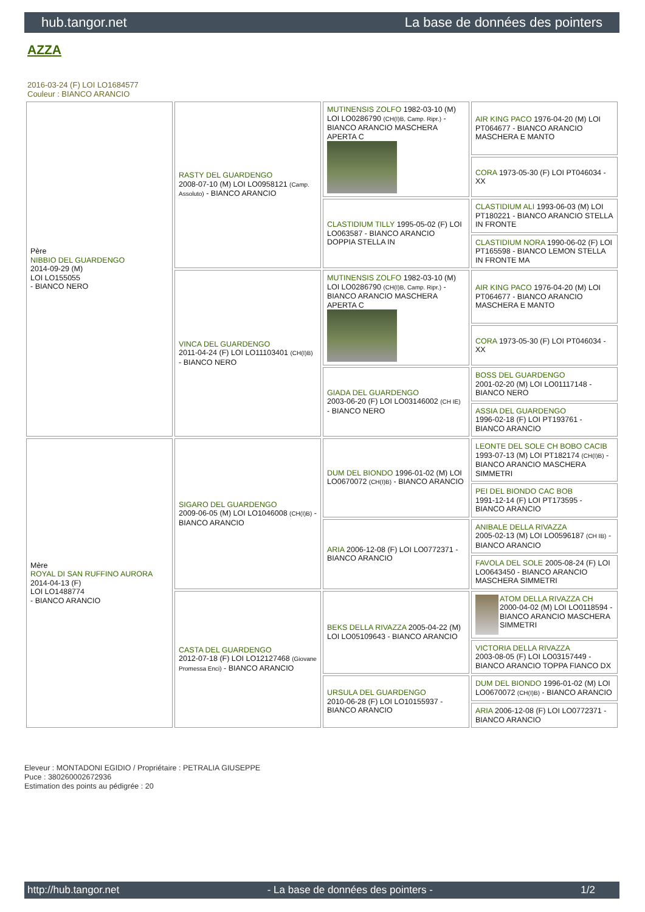hub.tangor.net La base de données des pointers
AZZA
2016-03-24 (F) LOI LO1684577
Couleur : BIANCO ARANCIO
| Père NIBBIO DEL GUARDENGO 2014-09-29 (M) LOI LO155055 - BIANCO NERO | RASTY DEL GUARDENGO 2008-07-10 (M) LOI LO0958121 (Camp. Assoluto) - BIANCO ARANCIO | MUTINENSIS ZOLFO 1982-03-10 (M) LOI LO0286790 (CH(I)B, Camp. Ripr.) - BIANCO ARANCIO MASCHERA APERTA C | AIR KING PACO 1976-04-20 (M) LOI PT064677 - BIANCO ARANCIO MASCHERA E MANTO |
| | | | CORA 1973-05-30 (F) LOI PT046034 - XX |
| | | CLASTIDIUM TILLY 1995-05-02 (F) LOI LO063587 - BIANCO ARANCIO DOPPIA STELLA IN | CLASTIDIUM ALI 1993-06-03 (M) LOI PT180221 - BIANCO ARANCIO STELLA IN FRONTE |
| | | | CLASTIDIUM NORA 1990-06-02 (F) LOI PT165598 - BIANCO LEMON STELLA IN FRONTE MA |
| | VINCA DEL GUARDENGO 2011-04-24 (F) LOI LO11103401 (CH(I)B) - BIANCO NERO | MUTINENSIS ZOLFO 1982-03-10 (M) LOI LO0286790 (CH(I)B, Camp. Ripr.) - BIANCO ARANCIO MASCHERA APERTA C | AIR KING PACO 1976-04-20 (M) LOI PT064677 - BIANCO ARANCIO MASCHERA E MANTO |
| | | | CORA 1973-05-30 (F) LOI PT046034 - XX |
| | | GIADA DEL GUARDENGO 2003-06-20 (F) LOI LO03146002 (CH IE) - BIANCO NERO | BOSS DEL GUARDENGO 2001-02-20 (M) LOI LO01117148 - BIANCO NERO |
| | | | ASSIA DEL GUARDENGO 1996-02-18 (F) LOI PT193761 - BIANCO ARANCIO |
| Mère ROYAL DI SAN RUFFINO AURORA 2014-04-13 (F) LOI LO1488774 - BIANCO ARANCIO | SIGARO DEL GUARDENGO 2009-06-05 (M) LOI LO1046008 (CH(I)B) - BIANCO ARANCIO | DUM DEL BIONDO 1996-01-02 (M) LOI LO0670072 (CH(I)B) - BIANCO ARANCIO | LEONTE DEL SOLE CH BOBO CACIB 1993-07-13 (M) LOI PT182174 (CH(I)B) - BIANCO ARANCIO MASCHERA SIMMETRI |
| | | | PEI DEL BIONDO CAC BOB 1991-12-14 (F) LOI PT173595 - BIANCO ARANCIO |
| | | ARIA 2006-12-08 (F) LOI LO0772371 - BIANCO ARANCIO | ANIBALE DELLA RIVAZZA 2005-02-13 (M) LOI LO0596187 (CH IB) - BIANCO ARANCIO |
| | | | FAVOLA DEL SOLE 2005-08-24 (F) LOI LO0643450 - BIANCO ARANCIO MASCHERA SIMMETRI |
| | CASTA DEL GUARDENGO 2012-07-18 (F) LOI LO12127468 (Giovane Promessa Enci) - BIANCO ARANCIO | BEKS DELLA RIVAZZA 2005-04-22 (M) LOI LO05109643 - BIANCO ARANCIO | ATOM DELLA RIVAZZA CH 2000-04-02 (M) LOI LO0118594 - BIANCO ARANCIO MASCHERA SIMMETRI |
| | | | VICTORIA DELLA RIVAZZA 2003-08-05 (F) LOI LO03157449 - BIANCO ARANCIO TOPPA FIANCO DX |
| | | URSULA DEL GUARDENGO 2010-06-28 (F) LOI LO10155937 - BIANCO ARANCIO | DUM DEL BIONDO 1996-01-02 (M) LOI LO0670072 (CH(I)B) - BIANCO ARANCIO |
| | | | ARIA 2006-12-08 (F) LOI LO0772371 - BIANCO ARANCIO |
Eleveur : MONTADONI EGIDIO / Propriétaire : PETRALIA GIUSEPPE
Puce : 380260002672936
Estimation des points au pédigrée : 20
http://hub.tangor.net - La base de données des pointers - 1/2